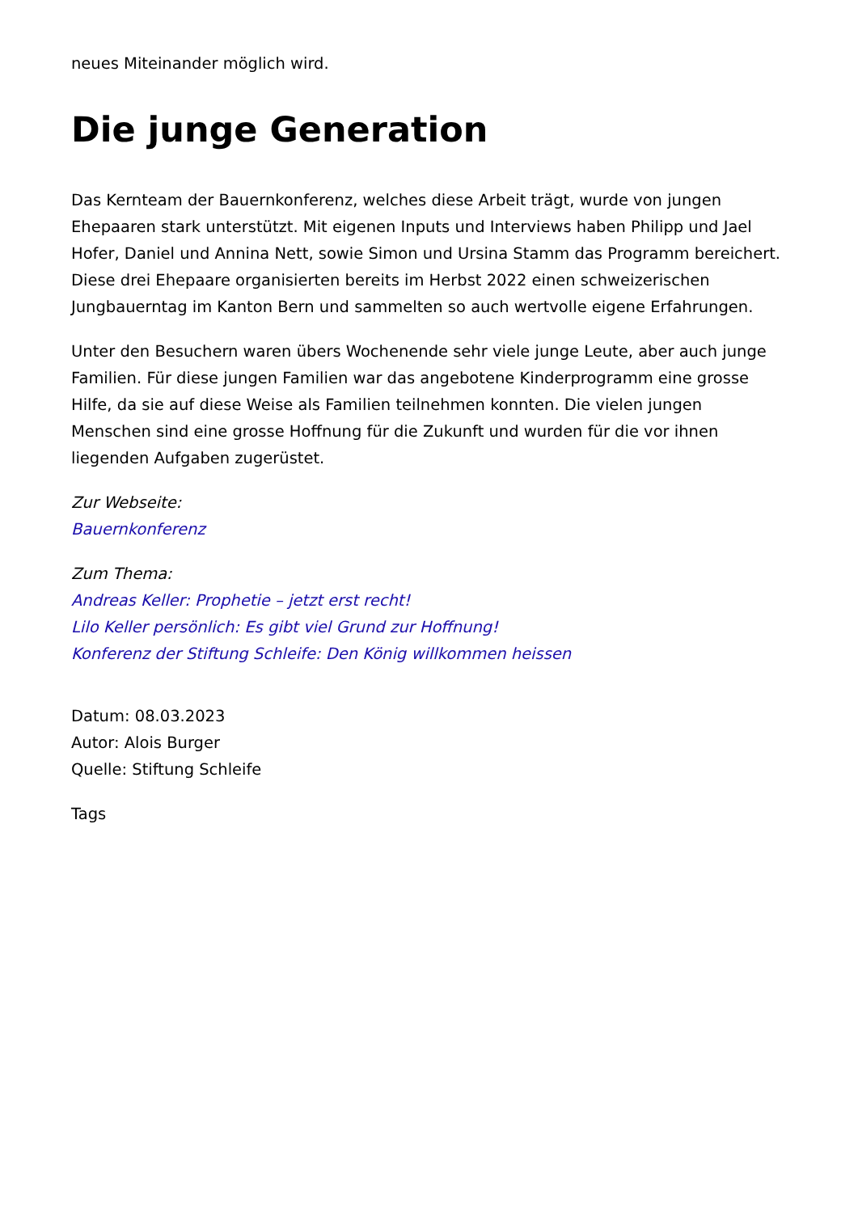neues Miteinander möglich wird.
Die junge Generation
Das Kernteam der Bauernkonferenz, welches diese Arbeit trägt, wurde von jungen Ehepaaren stark unterstützt. Mit eigenen Inputs und Interviews haben Philipp und Jael Hofer, Daniel und Annina Nett, sowie Simon und Ursina Stamm das Programm bereichert. Diese drei Ehepaare organisierten bereits im Herbst 2022 einen schweizerischen Jungbauerntag im Kanton Bern und sammelten so auch wertvolle eigene Erfahrungen.
Unter den Besuchern waren übers Wochenende sehr viele junge Leute, aber auch junge Familien. Für diese jungen Familien war das angebotene Kinderprogramm eine grosse Hilfe, da sie auf diese Weise als Familien teilnehmen konnten. Die vielen jungen Menschen sind eine grosse Hoffnung für die Zukunft und wurden für die vor ihnen liegenden Aufgaben zugerüstet.
Zur Webseite:
Bauernkonferenz
Zum Thema:
Andreas Keller: Prophetie – jetzt erst recht!
Lilo Keller persönlich: Es gibt viel Grund zur Hoffnung!
Konferenz der Stiftung Schleife: Den König willkommen heissen
Datum: 08.03.2023
Autor: Alois Burger
Quelle: Stiftung Schleife
Tags